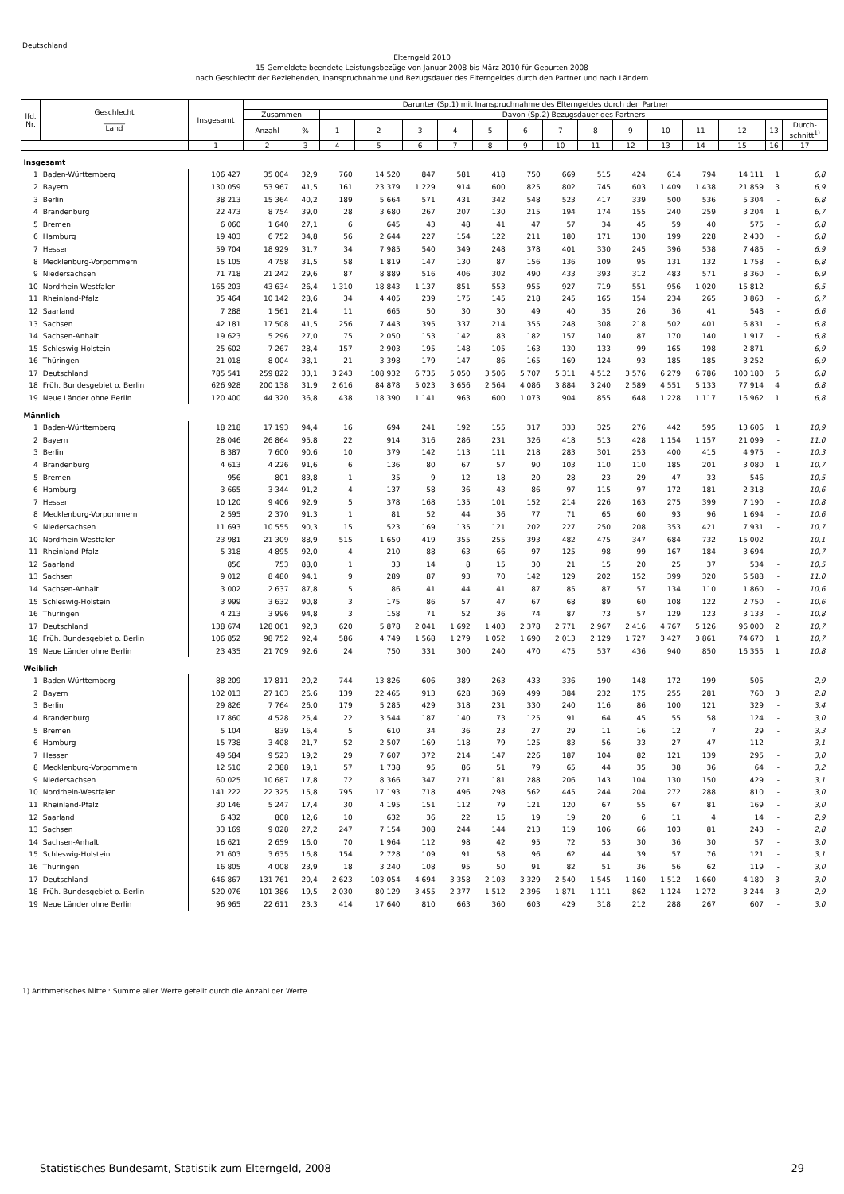Deutschland
Elterngeld 2010
15 Gemeldete beendete Leistungsbezüge von Januar 2008 bis März 2010 für Geburten 2008
nach Geschlecht der Beziehenden, Inanspruchnahme und Bezugsdauer des Elterngeldes durch den Partner und nach Ländern
| lfd. Nr. | Geschlecht ______ Land | Insgesamt | Darunter (Sp.1) mit Inanspruchnahme des Elterngeldes durch den Partner | | | | | | | | | | | | | | | |
| --- | --- | --- | --- | --- | --- | --- | --- | --- | --- | --- | --- | --- | --- | --- | --- | --- | --- | --- |
| | | | Zusammen | | Davon (Sp.2) Bezugsdauer des Partners | | | | | | | | | | | | | |
| | | | Anzahl | % | 1 | 2 | 3 | 4 | 5 | 6 | 7 | 8 | 9 | 10 | 11 | 12 | 13 | Durch- schnitt<sup>1)</sup> |
| | | 1 | 2 | 3 | 4 | 5 | 6 | 7 | 8 | 9 | 10 | 11 | 12 | 13 | 14 | 15 | 16 | 17 |
| Insgesamt | | | | | | | | | | | | | | | | | | |
| 1 | Baden-Württemberg | 106 427 | 35 004 | 32,9 | 760 | 14 520 | 847 | 581 | 418 | 750 | 669 | 515 | 424 | 614 | 794 | 14 111 | 1 | 6,8 |
| 2 | Bayern | 130 059 | 53 967 | 41,5 | 161 | 23 379 | 1 229 | 914 | 600 | 825 | 802 | 745 | 603 | 1 409 | 1 438 | 21 859 | 3 | 6,9 |
| 3 | Berlin | 38 213 | 15 364 | 40,2 | 189 | 5 664 | 571 | 431 | 342 | 548 | 523 | 417 | 339 | 500 | 536 | 5 304 | - | 6,8 |
| 4 | Brandenburg | 22 473 | 8 754 | 39,0 | 28 | 3 680 | 267 | 207 | 130 | 215 | 194 | 174 | 155 | 240 | 259 | 3 204 | 1 | 6,7 |
| 5 | Bremen | 6 060 | 1 640 | 27,1 | 6 | 645 | 43 | 48 | 41 | 47 | 57 | 34 | 45 | 59 | 40 | 575 | - | 6,8 |
| 6 | Hamburg | 19 403 | 6 752 | 34,8 | 56 | 2 644 | 227 | 154 | 122 | 211 | 180 | 171 | 130 | 199 | 228 | 2 430 | - | 6,8 |
| 7 | Hessen | 59 704 | 18 929 | 31,7 | 34 | 7 985 | 540 | 349 | 248 | 378 | 401 | 330 | 245 | 396 | 538 | 7 485 | - | 6,9 |
| 8 | Mecklenburg-Vorpommern | 15 105 | 4 758 | 31,5 | 58 | 1 819 | 147 | 130 | 87 | 156 | 136 | 109 | 95 | 131 | 132 | 1 758 | - | 6,8 |
| 9 | Niedersachsen | 71 718 | 21 242 | 29,6 | 87 | 8 889 | 516 | 406 | 302 | 490 | 433 | 393 | 312 | 483 | 571 | 8 360 | - | 6,9 |
| 10 | Nordrhein-Westfalen | 165 203 | 43 634 | 26,4 | 1 310 | 18 843 | 1 137 | 851 | 553 | 955 | 927 | 719 | 551 | 956 | 1 020 | 15 812 | - | 6,5 |
| 11 | Rheinland-Pfalz | 35 464 | 10 142 | 28,6 | 34 | 4 405 | 239 | 175 | 145 | 218 | 245 | 165 | 154 | 234 | 265 | 3 863 | - | 6,7 |
| 12 | Saarland | 7 288 | 1 561 | 21,4 | 11 | 665 | 50 | 30 | 30 | 49 | 40 | 35 | 26 | 36 | 41 | 548 | - | 6,6 |
| 13 | Sachsen | 42 181 | 17 508 | 41,5 | 256 | 7 443 | 395 | 337 | 214 | 355 | 248 | 308 | 218 | 502 | 401 | 6 831 | - | 6,8 |
| 14 | Sachsen-Anhalt | 19 623 | 5 296 | 27,0 | 75 | 2 050 | 153 | 142 | 83 | 182 | 157 | 140 | 87 | 170 | 140 | 1 917 | - | 6,8 |
| 15 | Schleswig-Holstein | 25 602 | 7 267 | 28,4 | 157 | 2 903 | 195 | 148 | 105 | 163 | 130 | 133 | 99 | 165 | 198 | 2 871 | - | 6,9 |
| 16 | Thüringen | 21 018 | 8 004 | 38,1 | 21 | 3 398 | 179 | 147 | 86 | 165 | 169 | 124 | 93 | 185 | 185 | 3 252 | - | 6,9 |
| 17 | Deutschland | 785 541 | 259 822 | 33,1 | 3 243 | 108 932 | 6 735 | 5 050 | 3 506 | 5 707 | 5 311 | 4 512 | 3 576 | 6 279 | 6 786 | 100 180 | 5 | 6,8 |
| 18 | Früh. Bundesgebiet o. Berlin | 626 928 | 200 138 | 31,9 | 2 616 | 84 878 | 5 023 | 3 656 | 2 564 | 4 086 | 3 884 | 3 240 | 2 589 | 4 551 | 5 133 | 77 914 | 4 | 6,8 |
| 19 | Neue Länder ohne Berlin | 120 400 | 44 320 | 36,8 | 438 | 18 390 | 1 141 | 963 | 600 | 1 073 | 904 | 855 | 648 | 1 228 | 1 117 | 16 962 | 1 | 6,8 |
| Männlich | | | | | | | | | | | | | | | | | | |
| 1 | Baden-Württemberg | 18 218 | 17 193 | 94,4 | 16 | 694 | 241 | 192 | 155 | 317 | 333 | 325 | 276 | 442 | 595 | 13 606 | 1 | 10,9 |
| 2 | Bayern | 28 046 | 26 864 | 95,8 | 22 | 914 | 316 | 286 | 231 | 326 | 418 | 513 | 428 | 1 154 | 1 157 | 21 099 | - | 11,0 |
| 3 | Berlin | 8 387 | 7 600 | 90,6 | 10 | 379 | 142 | 113 | 111 | 218 | 283 | 301 | 253 | 400 | 415 | 4 975 | - | 10,3 |
| 4 | Brandenburg | 4 613 | 4 226 | 91,6 | 6 | 136 | 80 | 67 | 57 | 90 | 103 | 110 | 110 | 185 | 201 | 3 080 | 1 | 10,7 |
| 5 | Bremen | 956 | 801 | 83,8 | 1 | 35 | 9 | 12 | 18 | 20 | 28 | 23 | 29 | 47 | 33 | 546 | - | 10,5 |
| 6 | Hamburg | 3 665 | 3 344 | 91,2 | 4 | 137 | 58 | 36 | 43 | 86 | 97 | 115 | 97 | 172 | 181 | 2 318 | - | 10,6 |
| 7 | Hessen | 10 120 | 9 406 | 92,9 | 5 | 378 | 168 | 135 | 101 | 152 | 214 | 226 | 163 | 275 | 399 | 7 190 | - | 10,8 |
| 8 | Mecklenburg-Vorpommern | 2 595 | 2 370 | 91,3 | 1 | 81 | 52 | 44 | 36 | 77 | 71 | 65 | 60 | 93 | 96 | 1 694 | - | 10,6 |
| 9 | Niedersachsen | 11 693 | 10 555 | 90,3 | 15 | 523 | 169 | 135 | 121 | 202 | 227 | 250 | 208 | 353 | 421 | 7 931 | - | 10,7 |
| 10 | Nordrhein-Westfalen | 23 981 | 21 309 | 88,9 | 515 | 1 650 | 419 | 355 | 255 | 393 | 482 | 475 | 347 | 684 | 732 | 15 002 | - | 10,1 |
| 11 | Rheinland-Pfalz | 5 318 | 4 895 | 92,0 | 4 | 210 | 88 | 63 | 66 | 97 | 125 | 98 | 99 | 167 | 184 | 3 694 | - | 10,7 |
| 12 | Saarland | 856 | 753 | 88,0 | 1 | 33 | 14 | 8 | 15 | 30 | 21 | 15 | 20 | 25 | 37 | 534 | - | 10,5 |
| 13 | Sachsen | 9 012 | 8 480 | 94,1 | 9 | 289 | 87 | 93 | 70 | 142 | 129 | 202 | 152 | 399 | 320 | 6 588 | - | 11,0 |
| 14 | Sachsen-Anhalt | 3 002 | 2 637 | 87,8 | 5 | 86 | 41 | 44 | 41 | 87 | 85 | 87 | 57 | 134 | 110 | 1 860 | - | 10,6 |
| 15 | Schleswig-Holstein | 3 999 | 3 632 | 90,8 | 3 | 175 | 86 | 57 | 47 | 67 | 68 | 89 | 60 | 108 | 122 | 2 750 | - | 10,6 |
| 16 | Thüringen | 4 213 | 3 996 | 94,8 | 3 | 158 | 71 | 52 | 36 | 74 | 87 | 73 | 57 | 129 | 123 | 3 133 | - | 10,8 |
| 17 | Deutschland | 138 674 | 128 061 | 92,3 | 620 | 5 878 | 2 041 | 1 692 | 1 403 | 2 378 | 2 771 | 2 967 | 2 416 | 4 767 | 5 126 | 96 000 | 2 | 10,7 |
| 18 | Früh. Bundesgebiet o. Berlin | 106 852 | 98 752 | 92,4 | 586 | 4 749 | 1 568 | 1 279 | 1 052 | 1 690 | 2 013 | 2 129 | 1 727 | 3 427 | 3 861 | 74 670 | 1 | 10,7 |
| 19 | Neue Länder ohne Berlin | 23 435 | 21 709 | 92,6 | 24 | 750 | 331 | 300 | 240 | 470 | 475 | 537 | 436 | 940 | 850 | 16 355 | 1 | 10,8 |
| Weiblich | | | | | | | | | | | | | | | | | | |
| 1 | Baden-Württemberg | 88 209 | 17 811 | 20,2 | 744 | 13 826 | 606 | 389 | 263 | 433 | 336 | 190 | 148 | 172 | 199 | 505 | - | 2,9 |
| 2 | Bayern | 102 013 | 27 103 | 26,6 | 139 | 22 465 | 913 | 628 | 369 | 499 | 384 | 232 | 175 | 255 | 281 | 760 | 3 | 2,8 |
| 3 | Berlin | 29 826 | 7 764 | 26,0 | 179 | 5 285 | 429 | 318 | 231 | 330 | 240 | 116 | 86 | 100 | 121 | 329 | - | 3,4 |
| 4 | Brandenburg | 17 860 | 4 528 | 25,4 | 22 | 3 544 | 187 | 140 | 73 | 125 | 91 | 64 | 45 | 55 | 58 | 124 | - | 3,0 |
| 5 | Bremen | 5 104 | 839 | 16,4 | 5 | 610 | 34 | 36 | 23 | 27 | 29 | 11 | 16 | 12 | 7 | 29 | - | 3,3 |
| 6 | Hamburg | 15 738 | 3 408 | 21,7 | 52 | 2 507 | 169 | 118 | 79 | 125 | 83 | 56 | 33 | 27 | 47 | 112 | - | 3,1 |
| 7 | Hessen | 49 584 | 9 523 | 19,2 | 29 | 7 607 | 372 | 214 | 147 | 226 | 187 | 104 | 82 | 121 | 139 | 295 | - | 3,0 |
| 8 | Mecklenburg-Vorpommern | 12 510 | 2 388 | 19,1 | 57 | 1 738 | 95 | 86 | 51 | 79 | 65 | 44 | 35 | 38 | 36 | 64 | - | 3,2 |
| 9 | Niedersachsen | 60 025 | 10 687 | 17,8 | 72 | 8 366 | 347 | 271 | 181 | 288 | 206 | 143 | 104 | 130 | 150 | 429 | - | 3,1 |
| 10 | Nordrhein-Westfalen | 141 222 | 22 325 | 15,8 | 795 | 17 193 | 718 | 496 | 298 | 562 | 445 | 244 | 204 | 272 | 288 | 810 | - | 3,0 |
| 11 | Rheinland-Pfalz | 30 146 | 5 247 | 17,4 | 30 | 4 195 | 151 | 112 | 79 | 121 | 120 | 67 | 55 | 67 | 81 | 169 | - | 3,0 |
| 12 | Saarland | 6 432 | 808 | 12,6 | 10 | 632 | 36 | 22 | 15 | 19 | 19 | 20 | 6 | 11 | 4 | 14 | - | 2,9 |
| 13 | Sachsen | 33 169 | 9 028 | 27,2 | 247 | 7 154 | 308 | 244 | 144 | 213 | 119 | 106 | 66 | 103 | 81 | 243 | - | 2,8 |
| 14 | Sachsen-Anhalt | 16 621 | 2 659 | 16,0 | 70 | 1 964 | 112 | 98 | 42 | 95 | 72 | 53 | 30 | 36 | 30 | 57 | - | 3,0 |
| 15 | Schleswig-Holstein | 21 603 | 3 635 | 16,8 | 154 | 2 728 | 109 | 91 | 58 | 96 | 62 | 44 | 39 | 57 | 76 | 121 | - | 3,1 |
| 16 | Thüringen | 16 805 | 4 008 | 23,9 | 18 | 3 240 | 108 | 95 | 50 | 91 | 82 | 51 | 36 | 56 | 62 | 119 | - | 3,0 |
| 17 | Deutschland | 646 867 | 131 761 | 20,4 | 2 623 | 103 054 | 4 694 | 3 358 | 2 103 | 3 329 | 2 540 | 1 545 | 1 160 | 1 512 | 1 660 | 4 180 | 3 | 3,0 |
| 18 | Früh. Bundesgebiet o. Berlin | 520 076 | 101 386 | 19,5 | 2 030 | 80 129 | 3 455 | 2 377 | 1 512 | 2 396 | 1 871 | 1 111 | 862 | 1 124 | 1 272 | 3 244 | 3 | 2,9 |
| 19 | Neue Länder ohne Berlin | 96 965 | 22 611 | 23,3 | 414 | 17 640 | 810 | 663 | 360 | 603 | 429 | 318 | 212 | 288 | 267 | 607 | - | 3,0 |
1) Arithmetisches Mittel: Summe aller Werte geteilt durch die Anzahl der Werte.
Statistisches Bundesamt, Statistik zum Elterngeld, 2008 29